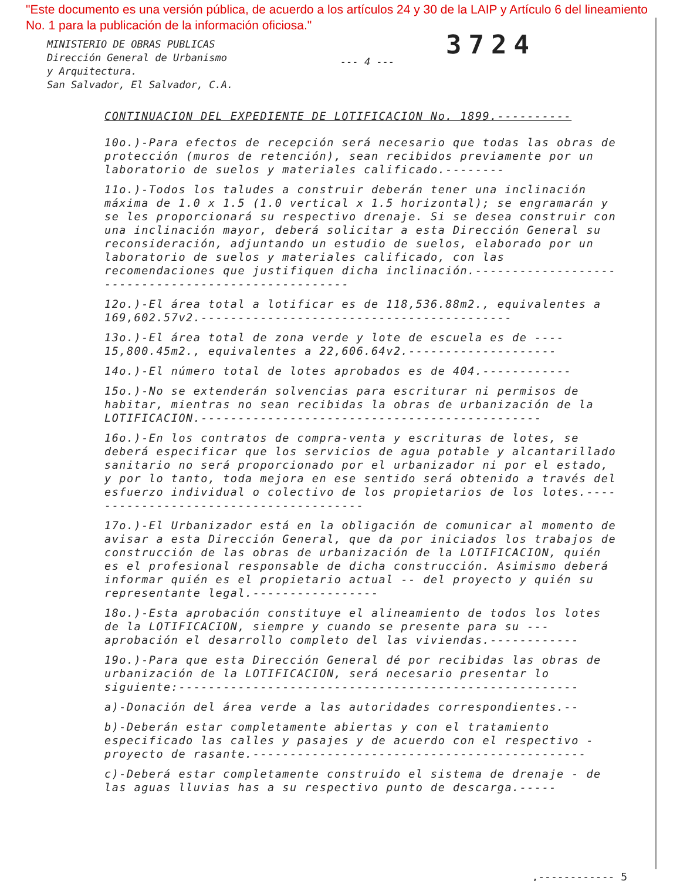"Este documento es una versión pública, de acuerdo a los artículos 24 y 30 de la LAIP y Artículo 6 del lineamiento No. 1 para la publicación de la información oficiosa."
MINISTERIO DE OBRAS PUBLICAS
Dirección General de Urbanismo
y Arquitectura.
San Salvador, El Salvador, C.A.
--- 4 ---
3724
CONTINUACION DEL EXPEDIENTE DE LOTIFICACION No. 1899.----------
10o.)-Para efectos de recepción será necesario que todas las obras de protección (muros de retención), sean recibidos previamente por un laboratorio de suelos y materiales calificado.--------
11o.)-Todos los taludes a construir deberán tener una inclinación máxima de 1.0 x 1.5 (1.0 vertical x 1.5 horizontal); se engramarán y se les proporcionará su respectivo drenaje. Si se desea construir con una inclinación mayor, deberá solicitar a esta Dirección General su reconsideración, adjuntando un estudio de suelos, elaborado por un laboratorio de suelos y materiales calificado, con las recomendaciones que justifiquen dicha inclinación.----------------------------------------------------
12o.)-El área total a lotificar es de 118,536.88m2., equivalentes a 169,602.57v2.------------------------------------------
13o.)-El área total de zona verde y lote de escuela es de ---- 15,800.45m2., equivalentes a 22,606.64v2.--------------------
14o.)-El número total de lotes aprobados es de 404.------------
15o.)-No se extenderán solvencias para escriturar ni permisos de habitar, mientras no sean recibidas la obras de urbanización de la LOTIFICACION.----------------------------------------------
16o.)-En los contratos de compra-venta y escrituras de lotes, se deberá especificar que los servicios de agua potable y alcantarillado sanitario no será proporcionado por el urbanizador ni por el estado, y por lo tanto, toda mejora en ese sentido será obtenido a través del esfuerzo individual o colectivo de los propietarios de los lotes.---------------------------------------
17o.)-El Urbanizador está en la obligación de comunicar al momento de avisar a esta Dirección General, que da por iniciados los trabajos de construcción de las obras de urbanización de la LOTIFICACION, quién es el profesional responsable de dicha construcción. Asimismo deberá informar quién es el propietario actual -- del proyecto y quién su representante legal.-----------------
18o.)-Esta aprobación constituye el alineamiento de todos los lotes de la LOTIFICACION, siempre y cuando se presente para su --- aprobación el desarrollo completo del las viviendas.------------
19o.)-Para que esta Dirección General dé por recibidas las obras de urbanización de la LOTIFICACION, será necesario presentar lo siguiente:------------------------------------------------------
a)-Donación del área verde a las autoridades correspondientes.--
b)-Deberán estar completamente abiertas y con el tratamiento especificado las calles y pasajes y de acuerdo con el respectivo - proyecto de rasante.---------------------------------------------
c)-Deberá estar completamente construido el sistema de drenaje - de las aguas lluvias has a su respectivo punto de descarga.-----
,------------ 5